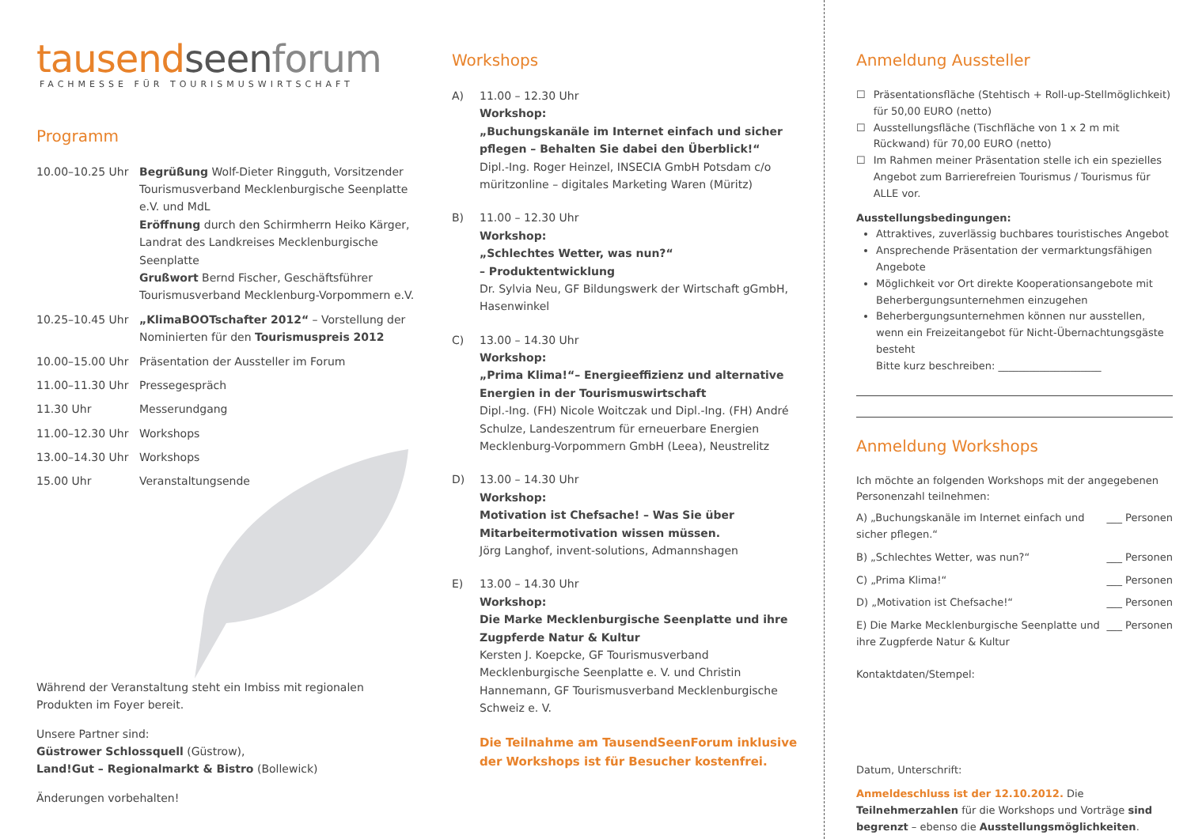tausendseen forum
FACHMESSE FÜR TOURISMUSWIRTSCHAFT
Programm
10.00–10.25 Uhr Begrüßung Wolf-Dieter Ringguth, Vorsitzender Tourismusverband Mecklenburgische Seenplatte e.V. und MdL
Eröffnung durch den Schirmherrn Heiko Kärger, Landrat des Landkreises Mecklenburgische Seenplatte
Grußwort Bernd Fischer, Geschäftsführer Tourismusverband Mecklenburg-Vorpommern e.V.
10.25–10.45 Uhr „KlimaBOOTschafter 2012“ – Vorstellung der Nominierten für den Tourismuspreis 2012
10.00–15.00 Uhr Präsentation der Aussteller im Forum
11.00–11.30 Uhr Pressegespräch
11.30 Uhr Messerundgang
11.00–12.30 Uhr Workshops
13.00–14.30 Uhr Workshops
15.00 Uhr Veranstaltungsende
Während der Veranstaltung steht ein Imbiss mit regionalen Produkten im Foyer bereit.
Unsere Partner sind:
Güstrower Schlossquell (Güstrow),
Land!Gut – Regionalmarkt & Bistro (Bollewick)
Änderungen vorbehalten!
Workshops
A) 11.00 – 12.30 Uhr
Workshop:
„Buchungskanäle im Internet einfach und sicher pflegen – Behalten Sie dabei den Überblick!“
Dipl.-Ing. Roger Heinzel, INSECIA GmbH Potsdam c/o müritzonline – digitales Marketing Waren (Müritz)
B) 11.00 – 12.30 Uhr
Workshop:
„Schlechtes Wetter, was nun?“
– Produktentwicklung
Dr. Sylvia Neu, GF Bildungswerk der Wirtschaft gGmbH, Hasenwinkel
C) 13.00 – 14.30 Uhr
Workshop:
„Prima Klima!“– Energieeffizienz und alternative Energien in der Tourismuswirtschaft
Dipl.-Ing. (FH) Nicole Woitczak und Dipl.-Ing. (FH) André Schulze, Landeszentrum für erneuerbare Energien Mecklenburg-Vorpommern GmbH (Leea), Neustrelitz
D) 13.00 – 14.30 Uhr
Workshop:
Motivation ist Chefsache! – Was Sie über Mitarbeitermotivation wissen müssen.
Jörg Langhof, invent-solutions, Admannshagen
E) 13.00 – 14.30 Uhr
Workshop:
Die Marke Mecklenburgische Seenplatte und ihre Zugpferde Natur & Kultur
Kersten J. Koepcke, GF Tourismusverband Mecklenburgische Seenplatte e. V. und Christin Hannemann, GF Tourismusverband Mecklenburgische Schweiz e. V.
Die Teilnahme am TausendSeenForum inklusive der Workshops ist für Besucher kostenfrei.
Anmeldung Aussteller
☐ Präsentationsfläche (Stehtisch + Roll-up-Stellmöglichkeit) für 50,00 EURO (netto)
☐ Ausstellungsfläche (Tischfläche von 1 x 2 m mit Rückwand) für 70,00 EURO (netto)
☐ Im Rahmen meiner Präsentation stelle ich ein spezielles Angebot zum Barrierefreien Tourismus / Tourismus für ALLE vor.
Ausstellungsbedingungen:
Attraktives, zuverlässig buchbares touristisches Angebot
Ansprechende Präsentation der vermarktungsfähigen Angebote
Möglichkeit vor Ort direkte Kooperationsangebote mit Beherbergungsunternehmen einzugehen
Beherbergungsunternehmen können nur ausstellen, wenn ein Freizeitangebot für Nicht-Übernachtungsgäste besteht
Bitte kurz beschreiben: ____________________
Anmeldung Workshops
Ich möchte an folgenden Workshops mit der angegebenen Personenzahl teilnehmen:
A) „Buchungskanäle im Internet einfach und sicher pflegen.“
___ Personen
B) „Schlechtes Wetter, was nun?“
___ Personen
C) „Prima Klima!“ ___ Personen
D) „Motivation ist Chefsache!“ ___ Personen
E) Die Marke Mecklenburgische Seenplatte und ihre Zugpferde Natur & Kultur
___ Personen
Kontaktdaten/Stempel:
Datum, Unterschrift:
Anmeldeschluss ist der 12.10.2012. Die Teilnehmerzahlen für die Workshops und Vorträge sind begrenzt – ebenso die Ausstellungsmöglichkeiten.